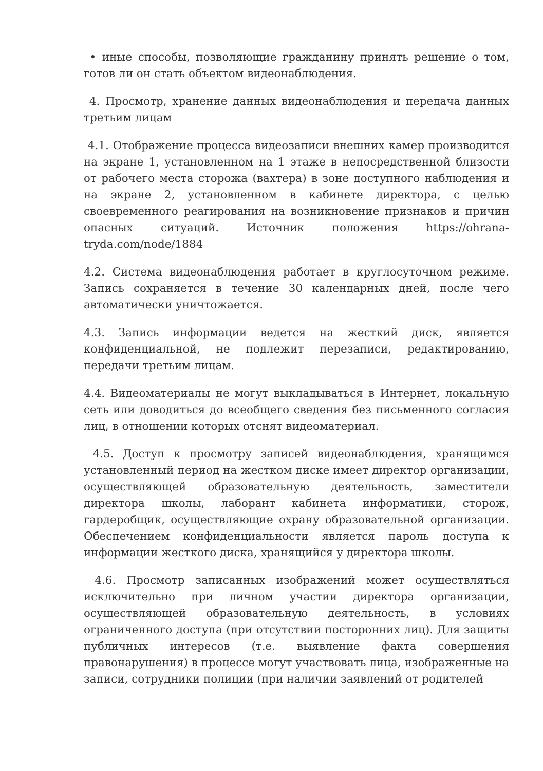• иные способы, позволяющие гражданину принять решение о том, готов ли он стать объектом видеонаблюдения.
4. Просмотр, хранение данных видеонаблюдения и передача данных третьим лицам
4.1. Отображение процесса видеозаписи внешних камер производится на экране 1, установленном на 1 этаже в непосредственной близости от рабочего места сторожа (вахтера) в зоне доступного наблюдения и на экране 2, установленном в кабинете директора, с целью своевременного реагирования на возникновение признаков и причин опасных ситуаций. Источник положения https://ohrana-tryda.com/node/1884
4.2. Система видеонаблюдения работает в круглосуточном режиме. Запись сохраняется в течение 30 календарных дней, после чего автоматически уничтожается.
4.3. Запись информации ведется на жесткий диск, является конфиденциальной, не подлежит перезаписи, редактированию, передачи третьим лицам.
4.4. Видеоматериалы не могут выкладываться в Интернет, локальную сеть или доводиться до всеобщего сведения без письменного согласия лиц, в отношении которых отснят видеоматериал.
4.5. Доступ к просмотру записей видеонаблюдения, хранящимся установленный период на жестком диске имеет директор организации, осуществляющей образовательную деятельность, заместители директора школы, лаборант кабинета информатики, сторож, гардеробщик, осуществляющие охрану образовательной организации. Обеспечением конфиденциальности является пароль доступа к информации жесткого диска, хранящийся у директора школы.
4.6. Просмотр записанных изображений может осуществляться исключительно при личном участии директора организации, осуществляющей образовательную деятельность, в условиях ограниченного доступа (при отсутствии посторонних лиц). Для защиты публичных интересов (т.е. выявление факта совершения правонарушения) в процессе могут участвовать лица, изображенные на записи, сотрудники полиции (при наличии заявлений от родителей